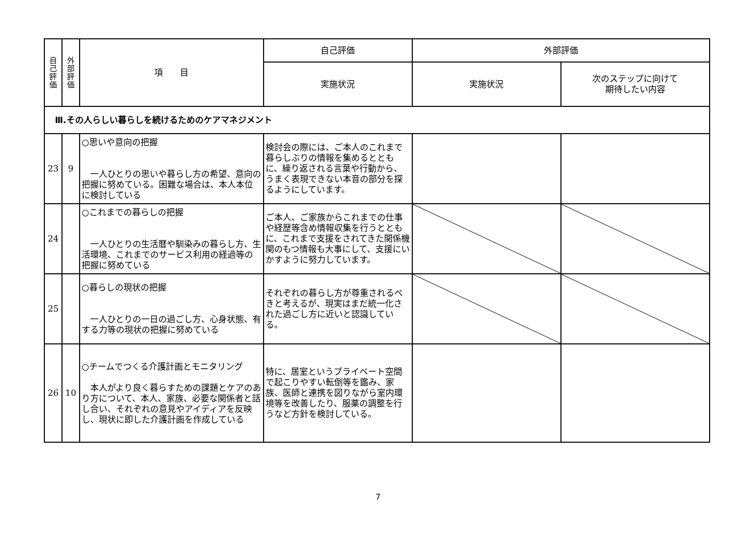| 自 己 評 価 | 外 部 評 価 | 項 目 | 自己評価 | 外部評価 | |
| --- | --- | --- | --- | --- | --- |
| | | | 実施状況 | 実施状況 | 次のステップに向けて 期待したい内容 |
| Ⅲ.その人らしい暮らしを続けるためのケアマネジメント | | | | | |
| 23 | 9 | ○思いや意向の把握 一人ひとりの思いや暮らし方の希望、意向の把握に努めている。困難な場合は、本人本位に検討している | 検討会の際には、ご本人のこれまで暮らしぶりの情報を集めるとともに、繰り返される言葉や行動から、うまく表現できない本音の部分を探るようにしています。 | | |
| 24 | | ○これまでの暮らしの把握 一人ひとりの生活暦や馴染みの暮らし方、生活環境、これまでのサービス利用の経過等の把握に努めている | ご本人、ご家族からこれまでの仕事や経歴等含め情報収集を行うとともに、これまで支援をされてきた関係機関のもつ情報も大事にして、支援にいかすように努力しています。 | | |
| 25 | | ○暮らしの現状の把握 一人ひとりの一日の過ごし方、心身状態、有する力等の現状の把握に努めている | それぞれの暮らし方が尊重されるべきと考えるが、現実はまだ統一化された過ごし方に近いと認識している。 | | |
| 26 | 10 | ○チームでつくる介護計画とモニタリング 本人がより良く暮らすための課題とケアのあり方について、本人、家族、必要な関係者と話し合い、それぞれの意見やアイディアを反映し、現状に即した介護計画を作成している | 特に、居室というプライベート空間で起こりやすい転倒等を鑑み、家族、医師と連携を図りながら室内環境等を改善したり、服薬の調整を行うなど方針を検討している。 | | |
7